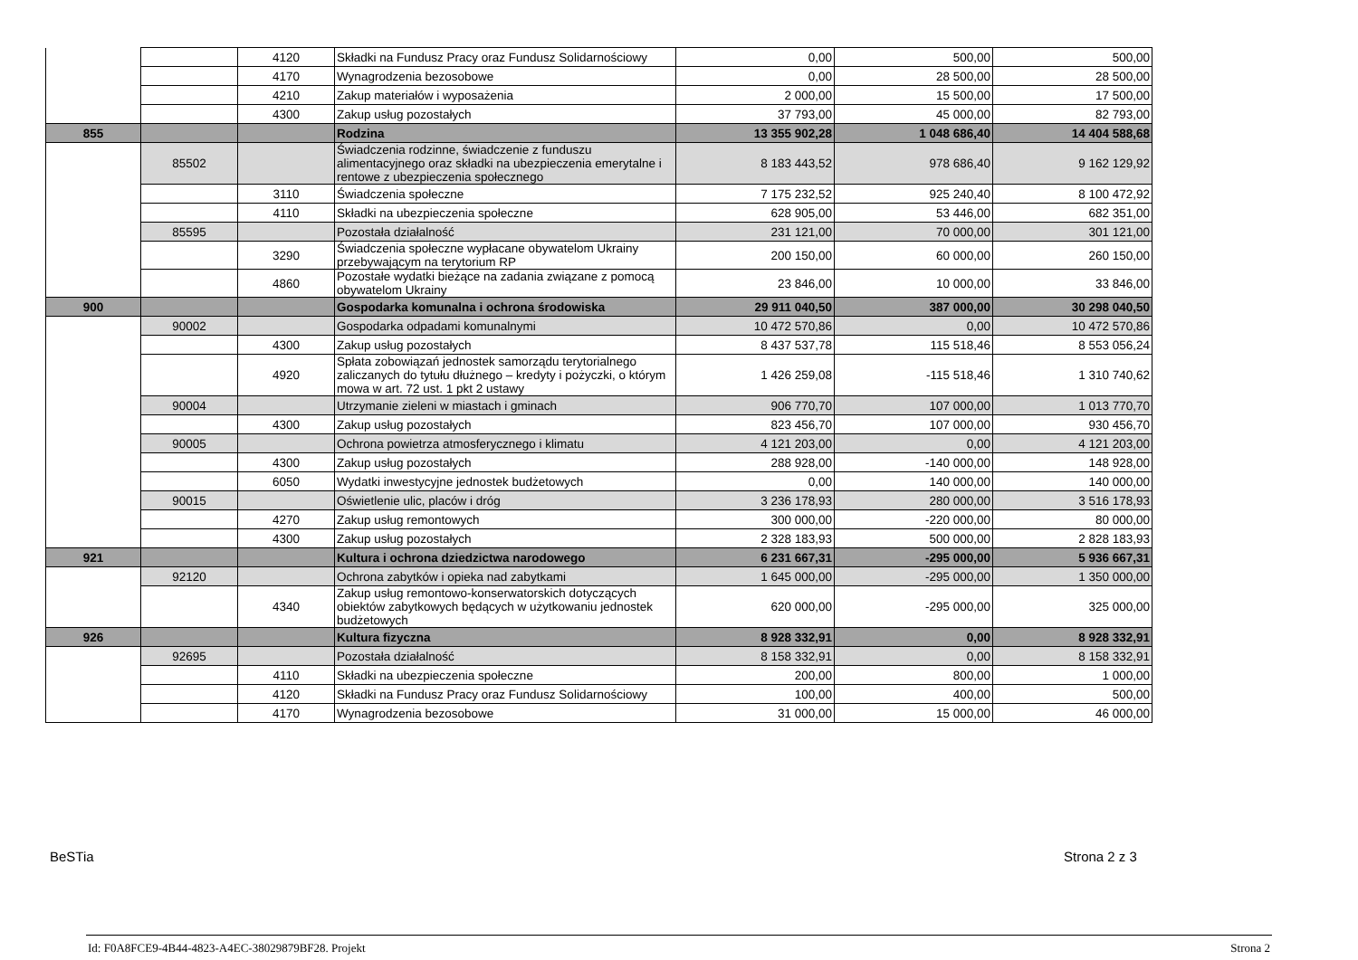| | | 4120 | Składki na Fundusz Pracy oraz Fundusz Solidarnościowy | 0,00 | 500,00 | 500,00 |
| | | 4170 | Wynagrodzenia bezosobowe | 0,00 | 28 500,00 | 28 500,00 |
| | | 4210 | Zakup materiałów i wyposażenia | 2 000,00 | 15 500,00 | 17 500,00 |
| | | 4300 | Zakup usług pozostałych | 37 793,00 | 45 000,00 | 82 793,00 |
| 855 | | | Rodzina | 13 355 902,28 | 1 048 686,40 | 14 404 588,68 |
| | 85502 | | Świadczenia rodzinne, świadczenie z funduszu alimentacyjnego oraz składki na ubezpieczenia emerytalne i rentowe z ubezpieczenia społecznego | 8 183 443,52 | 978 686,40 | 9 162 129,92 |
| | | 3110 | Świadczenia społeczne | 7 175 232,52 | 925 240,40 | 8 100 472,92 |
| | | 4110 | Składki na ubezpieczenia społeczne | 628 905,00 | 53 446,00 | 682 351,00 |
| | 85595 | | Pozostała działalność | 231 121,00 | 70 000,00 | 301 121,00 |
| | | 3290 | Świadczenia społeczne wypłacane obywatelom Ukrainy przebywającym na terytorium RP | 200 150,00 | 60 000,00 | 260 150,00 |
| | | 4860 | Pozostałe wydatki bieżące na zadania związane z pomocą obywatelom Ukrainy | 23 846,00 | 10 000,00 | 33 846,00 |
| 900 | | | Gospodarka komunalna i ochrona środowiska | 29 911 040,50 | 387 000,00 | 30 298 040,50 |
| | 90002 | | Gospodarka odpadami komunalnymi | 10 472 570,86 | 0,00 | 10 472 570,86 |
| | | 4300 | Zakup usług pozostałych | 8 437 537,78 | 115 518,46 | 8 553 056,24 |
| | | 4920 | Spłata zobowiązań jednostek samorządu terytorialnego zaliczanych do tytułu dłużnego – kredyty i pożyczki, o którym mowa w art. 72 ust. 1 pkt 2 ustawy | 1 426 259,08 | -115 518,46 | 1 310 740,62 |
| | 90004 | | Utrzymanie zieleni w miastach i gminach | 906 770,70 | 107 000,00 | 1 013 770,70 |
| | | 4300 | Zakup usług pozostałych | 823 456,70 | 107 000,00 | 930 456,70 |
| | 90005 | | Ochrona powietrza atmosferycznego i klimatu | 4 121 203,00 | 0,00 | 4 121 203,00 |
| | | 4300 | Zakup usług pozostałych | 288 928,00 | -140 000,00 | 148 928,00 |
| | | 6050 | Wydatki inwestycyjne jednostek budżetowych | 0,00 | 140 000,00 | 140 000,00 |
| | 90015 | | Oświetlenie ulic, placów i dróg | 3 236 178,93 | 280 000,00 | 3 516 178,93 |
| | | 4270 | Zakup usług remontowych | 300 000,00 | -220 000,00 | 80 000,00 |
| | | 4300 | Zakup usług pozostałych | 2 328 183,93 | 500 000,00 | 2 828 183,93 |
| 921 | | | Kultura i ochrona dziedzictwa narodowego | 6 231 667,31 | -295 000,00 | 5 936 667,31 |
| | 92120 | | Ochrona zabytków i opieka nad zabytkami | 1 645 000,00 | -295 000,00 | 1 350 000,00 |
| | | 4340 | Zakup usług remontowo-konserwatorskich dotyczących obiektów zabytkowych będących w użytkowaniu jednostek budżetowych | 620 000,00 | -295 000,00 | 325 000,00 |
| 926 | | | Kultura fizyczna | 8 928 332,91 | 0,00 | 8 928 332,91 |
| | 92695 | | Pozostała działalność | 8 158 332,91 | 0,00 | 8 158 332,91 |
| | | 4110 | Składki na ubezpieczenia społeczne | 200,00 | 800,00 | 1 000,00 |
| | | 4120 | Składki na Fundusz Pracy oraz Fundusz Solidarnościowy | 100,00 | 400,00 | 500,00 |
| | | 4170 | Wynagrodzenia bezosobowe | 31 000,00 | 15 000,00 | 46 000,00 |
BeSTia Strona 2 z 3
Id: F0A8FCE9-4B44-4823-A4EC-38029879BF28. Projekt
Strona 2